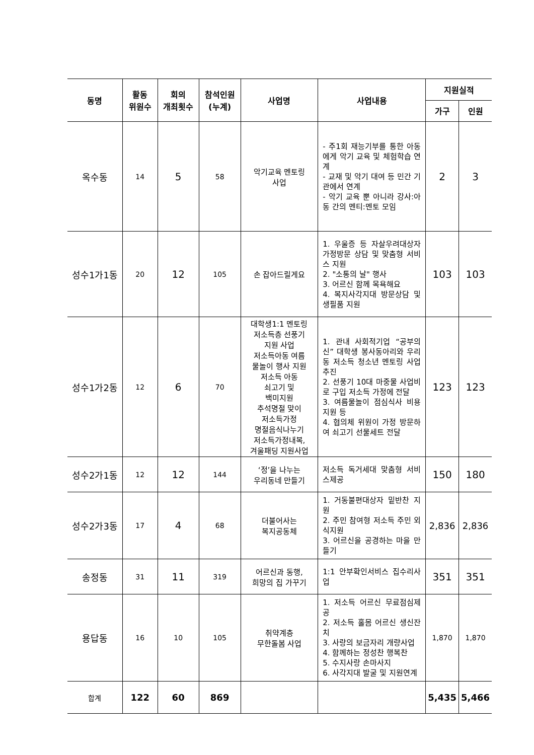| 동명 | 활동 위원수 | 회의 개최횟수 | 참석인원 (누계) | 사업명 | 사업내용 | 지원실적 | |
| --- | --- | --- | --- | --- | --- | --- | --- |
| | | | | | | 가구 | 인원 |
| 옥수동 | 14 | 5 | 58 | 악기교육 멘토링 사업 | - 주1회 재능기부를 통한 아동에게 악기 교육 및 체험학습 연계 - 교재 및 악기 대여 등 민간 기관에서 연계 - 악기 교육 뿐 아니라 강사:아동 간의 멘티:멘토 모임 | 2 | 3 |
| 성수1가1동 | 20 | 12 | 105 | 손 잡아드릴게요 | 1. 우울증 등 자살우려대상자 가정방문 상담 및 맞춤형 서비스 지원 2. "소통의 날" 행사 3. 어르신 함께 목욕해요 4. 복지사각지대 방문상담 및 생필품 지원 | 103 | 103 |
| 성수1가2동 | 12 | 6 | 70 | 대학생1:1 멘토링 저소득층 선풍기 지원 사업 저소득아동 여름 물놀이 행사 지원 저소득 아동 쇠고기 및 백미지원 추석명절 맞이 저소득가정 명절음식나누기 저소득가정내복, 겨울패딩 지원사업 | 1. 관내 사회적기업 “공부의 신” 대학생 봉사동아리와 우리 동 저소득 청소년 멘토링 사업 추진 2. 선풍기 10대 마중물 사업비로 구입 저소득 가정에 전달 3. 여름물놀이 점심식사 비용 지원 등 4. 협의체 위원이 가정 방문하여 쇠고기 선물세트 전달 | 123 | 123 |
| 성수2가1동 | 12 | 12 | 144 | ‘정’을 나누는 우리동네 만들기 | 저소득 독거세대 맞춤형 서비스제공 | 150 | 180 |
| 성수2가3동 | 17 | 4 | 68 | 더불어사는 복지공동체 | 1. 거동불편대상자 밑반찬 지원 2. 주민 참여형 저소득 주민 외식지원 3. 어르신을 공경하는 마을 만들기 | 2,836 | 2,836 |
| 송정동 | 31 | 11 | 319 | 어르신과 동행, 희망의 집 가꾸기 | 1:1 안부확인서비스 집수리사업 | 351 | 351 |
| 용답동 | 16 | 10 | 105 | 취약계층 무한돌봄 사업 | 1. 저소득 어르신 무료점심제공 2. 저소득 홀몸 어르신 생신잔치 3. 사랑의 보금자리 개량사업 4. 함께하는 정성찬 행복찬 5. 수지사랑 손마사지 6. 사각지대 발굴 및 지원연계 | 1,870 | 1,870 |
| 합계 | 122 | 60 | 869 | | | 5,435 | 5,466 |